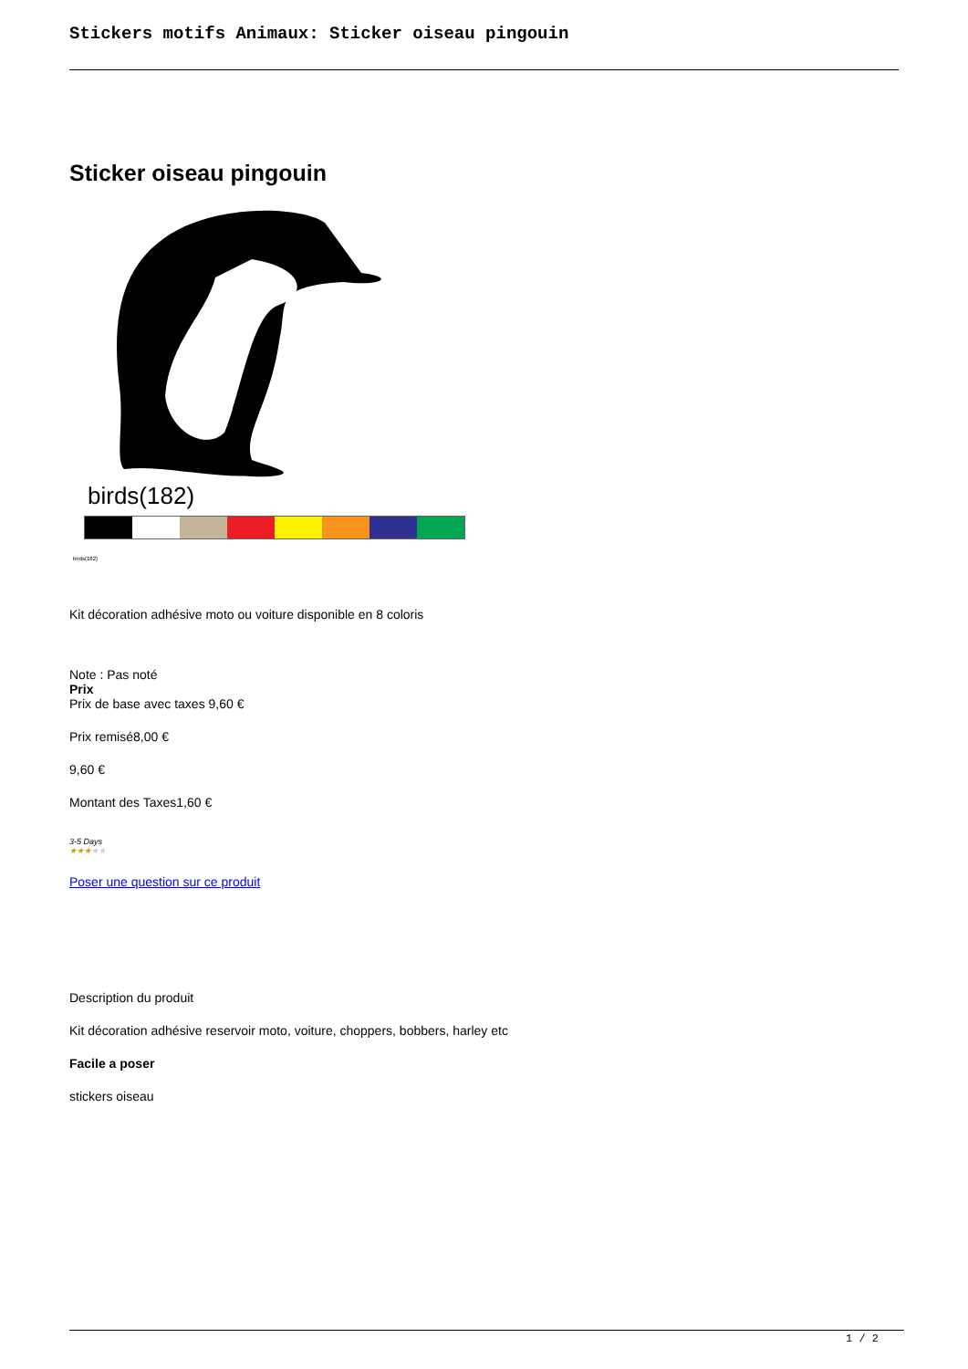Stickers motifs Animaux: Sticker oiseau pingouin
Sticker oiseau pingouin
birds(182)
birds(182)
Kit décoration adhésive moto ou voiture disponible en 8 coloris
Note : Pas noté
Prix
Prix de base avec taxes 9,60 €
Prix remisé8,00 €
9,60 €
Montant des Taxes1,60 €
3-5 Days
★★★★★
Poser une question sur ce produit
Description du produit
Kit décoration adhésive reservoir moto, voiture, choppers, bobbers, harley etc
Facile a poser
stickers oiseau
1 / 2